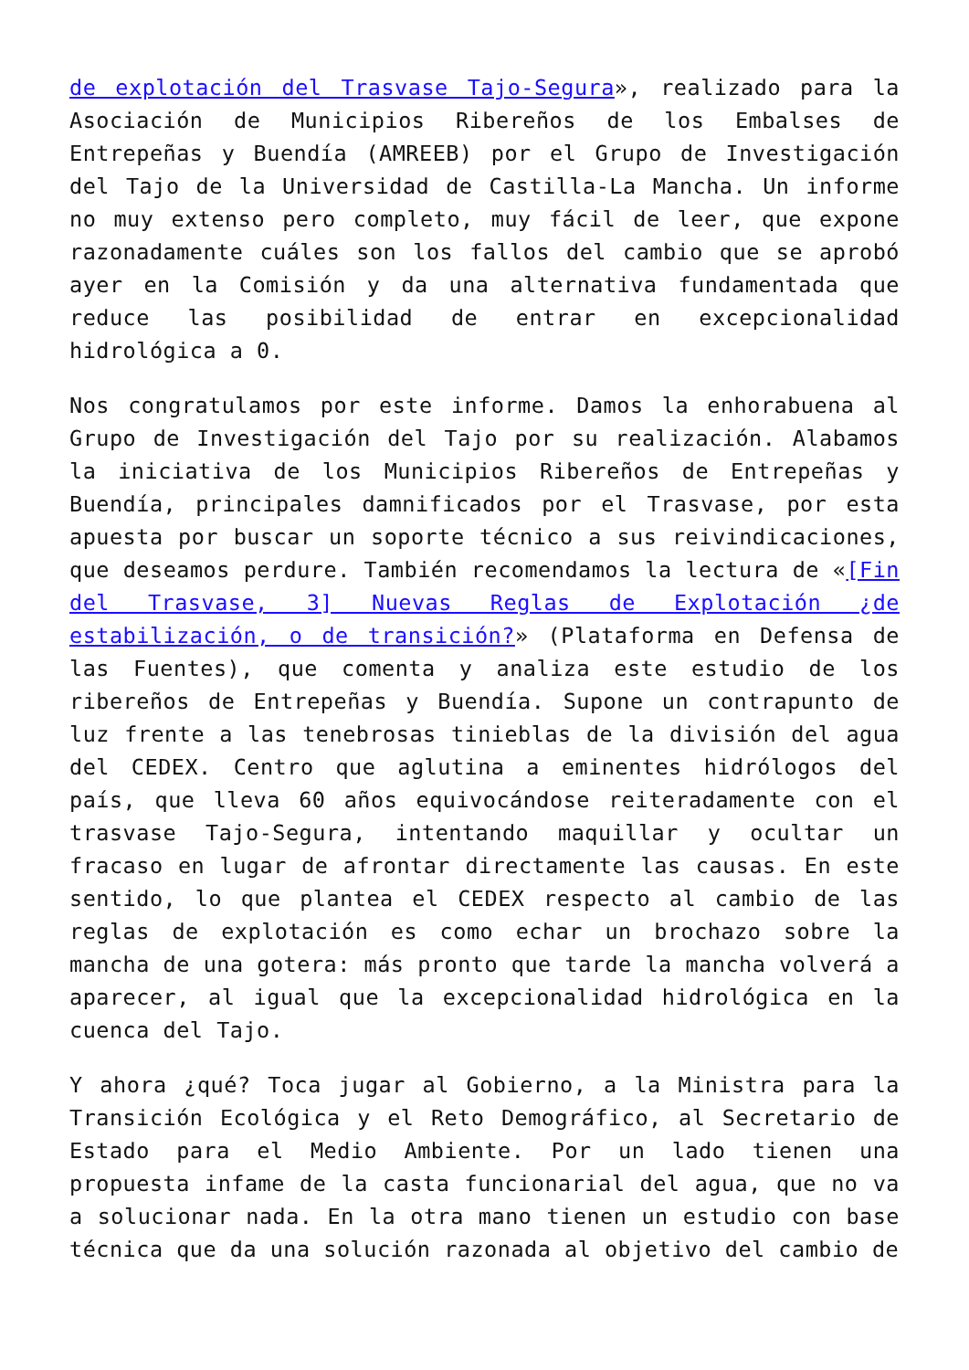de explotación del Trasvase Tajo-Segura», realizado para la Asociación de Municipios Ribereños de los Embalses de Entrepeñas y Buendía (AMREEB) por el Grupo de Investigación del Tajo de la Universidad de Castilla-La Mancha. Un informe no muy extenso pero completo, muy fácil de leer, que expone razonadamente cuáles son los fallos del cambio que se aprobó ayer en la Comisión y da una alternativa fundamentada que reduce las posibilidad de entrar en excepcionalidad hidrológica a 0.
Nos congratulamos por este informe. Damos la enhorabuena al Grupo de Investigación del Tajo por su realización. Alabamos la iniciativa de los Municipios Ribereños de Entrepeñas y Buendía, principales damnificados por el Trasvase, por esta apuesta por buscar un soporte técnico a sus reivindicaciones, que deseamos perdure. También recomendamos la lectura de «[Fin del Trasvase, 3] Nuevas Reglas de Explotación ¿de estabilización, o de transición?» (Plataforma en Defensa de las Fuentes), que comenta y analiza este estudio de los ribereños de Entrepeñas y Buendía. Supone un contrapunto de luz frente a las tenebrosas tinieblas de la división del agua del CEDEX. Centro que aglutina a eminentes hidrólogos del país, que lleva 60 años equivocándose reiteradamente con el trasvase Tajo-Segura, intentando maquillar y ocultar un fracaso en lugar de afrontar directamente las causas. En este sentido, lo que plantea el CEDEX respecto al cambio de las reglas de explotación es como echar un brochazo sobre la mancha de una gotera: más pronto que tarde la mancha volverá a aparecer, al igual que la excepcionalidad hidrológica en la cuenca del Tajo.
Y ahora ¿qué? Toca jugar al Gobierno, a la Ministra para la Transición Ecológica y el Reto Demográfico, al Secretario de Estado para el Medio Ambiente. Por un lado tienen una propuesta infame de la casta funcionarial del agua, que no va a solucionar nada. En la otra mano tienen un estudio con base técnica que da una solución razonada al objetivo del cambio de